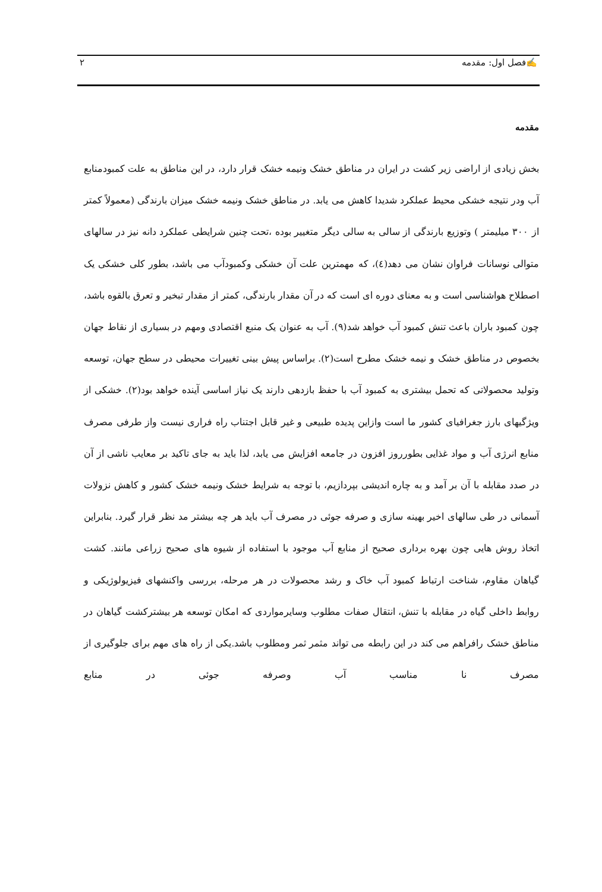✍فصل اول: مقدمه ۲
مقدمه
بخش زیادی از اراضی زیر کشت در ایران در مناطق خشک ونیمه خشک قرار دارد، در این مناطق به علت کمبودمنابع آب ودر نتیجه خشکی محیط عملکرد شدیدا کاهش می یابد. در مناطق خشک ونیمه خشک میزان بارندگی (معمولاً کمتر از ۳۰۰ میلیمتر ) وتوزیع بارندگی از سالی به سالی دیگر متغییر بوده ،تحت چنین شرایطی عملکرد دانه نیز در سالهای متوالی نوسانات فراوان نشان می دهد(٤)، که مهمترین علت آن خشکی وکمبودآب می باشد، بطور کلی خشکی یک اصطلاح هواشناسی است و به معنای دوره ای است که در آن مقدار بارندگی، کمتر از مقدار تبخیر و تعرق بالقوه باشد، چون کمبود باران باعث تنش کمبود آب خواهد شد(۹). آب به عنوان یک منبع اقتصادی ومهم در بسیاری از نقاط جهان بخصوص در مناطق خشک و نیمه خشک مطرح است(۲). براساس پیش بینی تغییرات محیطی در سطح جهان، توسعه وتولید محصولاتی که تحمل بیشتری به کمبود آب با حفظ بازدهی دارند یک نیاز اساسی آینده خواهد بود(۲). خشکی از ویژگیهای بارز جغرافیای کشور ما است وازاین پدیده طبیعی و غیر قابل اجتناب راه فراری نیست واز طرفی مصرف منابع انرژی آب و مواد غذایی بطورروز افزون در جامعه افزایش می یابد، لذا باید به جای تاکید بر معایب ناشی از آن در صدد مقابله با آن بر آمد و به چاره اندیشی بپردازیم، با توجه به شرایط خشک ونیمه خشک کشور و کاهش نزولات آسمانی در طی سالهای اخیر بهینه سازی و صرفه جوئی در مصرف آب باید هر چه بیشتر مد نظر قرار گیرد. بنابراین اتخاذ روش هایی چون بهره برداری صحیح از منابع آب موجود با استفاده از شیوه های صحیح زراعی مانند. کشت گیاهان مقاوم، شناخت ارتباط کمبود آب خاک و رشد محصولات در هر مرحله، بررسی واکنشهای فیزیولوژیکی و روابط داخلی گیاه در مقابله با تنش، انتقال صفات مطلوب وسایرمواردی که امکان توسعه هر بیشترکشت گیاهان در مناطق خشک رافراهم می کند در این رابطه می تواند مثمر ثمر ومطلوب باشد.یکی از راه های مهم برای جلوگیری از مصرف نا مناسب آب وصرفه جوئی در منابع